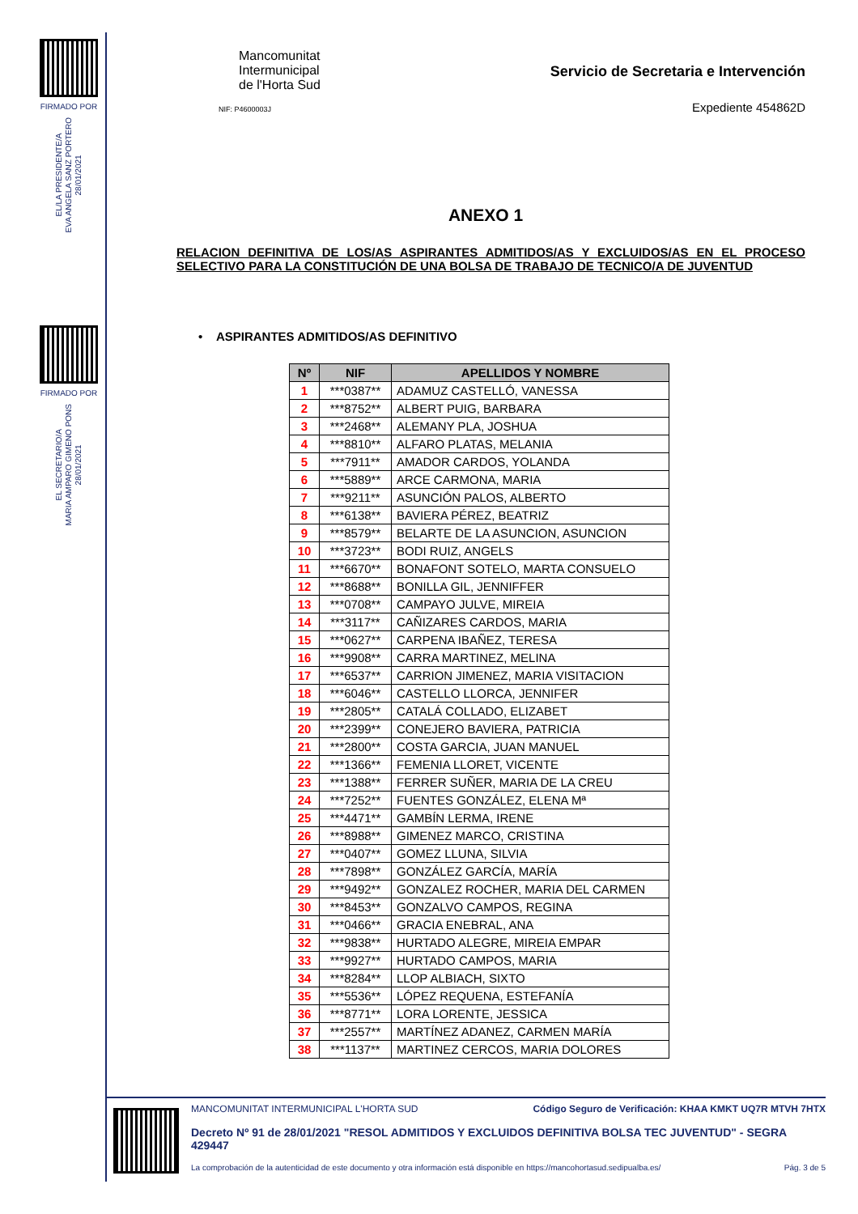FIRMADO POR
EL/LA PRESIDENTE/A
EVA ANGELA SANZ PORTERO
28/01/2021
FIRMADO POR
EL SECRETARIO/A
MARIA AMPARO GIMENO PONS
28/01/2021
Mancomunitat
Intermunicipal
de l'Horta Sud
NIF: P4600003J
Servicio de Secretaria e Intervención
Expediente 454862D
ANEXO 1
RELACION DEFINITIVA DE LOS/AS ASPIRANTES ADMITIDOS/AS Y EXCLUIDOS/AS EN EL PROCESO SELECTIVO PARA LA CONSTITUCIÓN DE UNA BOLSA DE TRABAJO DE TECNICO/A DE JUVENTUD
• ASPIRANTES ADMITIDOS/AS DEFINITIVO
| Nº | NIF | APELLIDOS Y NOMBRE |
| --- | --- | --- |
| 1 | ***0387** | ADAMUZ CASTELLÓ, VANESSA |
| 2 | ***8752** | ALBERT PUIG, BARBARA |
| 3 | ***2468** | ALEMANY PLA, JOSHUA |
| 4 | ***8810** | ALFARO PLATAS, MELANIA |
| 5 | ***7911** | AMADOR CARDOS, YOLANDA |
| 6 | ***5889** | ARCE CARMONA, MARIA |
| 7 | ***9211** | ASUNCIÓN PALOS, ALBERTO |
| 8 | ***6138** | BAVIERA PÉREZ, BEATRIZ |
| 9 | ***8579** | BELARTE DE LA ASUNCION, ASUNCION |
| 10 | ***3723** | BODI RUIZ, ANGELS |
| 11 | ***6670** | BONAFONT SOTELO, MARTA CONSUELO |
| 12 | ***8688** | BONILLA GIL, JENNIFFER |
| 13 | ***0708** | CAMPAYO JULVE, MIREIA |
| 14 | ***3117** | CAÑIZARES CARDOS, MARIA |
| 15 | ***0627** | CARPENA IBAÑEZ, TERESA |
| 16 | ***9908** | CARRA MARTINEZ, MELINA |
| 17 | ***6537** | CARRION JIMENEZ, MARIA VISITACION |
| 18 | ***6046** | CASTELLO LLORCA, JENNIFER |
| 19 | ***2805** | CATALÁ COLLADO, ELIZABET |
| 20 | ***2399** | CONEJERO BAVIERA, PATRICIA |
| 21 | ***2800** | COSTA GARCIA, JUAN MANUEL |
| 22 | ***1366** | FEMENIA LLORET, VICENTE |
| 23 | ***1388** | FERRER SUÑER, MARIA DE LA CREU |
| 24 | ***7252** | FUENTES GONZÁLEZ, ELENA Mª |
| 25 | ***4471** | GAMBÍN LERMA, IRENE |
| 26 | ***8988** | GIMENEZ MARCO, CRISTINA |
| 27 | ***0407** | GOMEZ LLUNA, SILVIA |
| 28 | ***7898** | GONZÁLEZ GARCÍA, MARÍA |
| 29 | ***9492** | GONZALEZ ROCHER, MARIA DEL CARMEN |
| 30 | ***8453** | GONZALVO CAMPOS, REGINA |
| 31 | ***0466** | GRACIA ENEBRAL, ANA |
| 32 | ***9838** | HURTADO ALEGRE, MIREIA EMPAR |
| 33 | ***9927** | HURTADO CAMPOS, MARIA |
| 34 | ***8284** | LLOP ALBIACH, SIXTO |
| 35 | ***5536** | LÓPEZ REQUENA, ESTEFANÍA |
| 36 | ***8771** | LORA LORENTE, JESSICA |
| 37 | ***2557** | MARTÍNEZ ADANEZ, CARMEN MARÍA |
| 38 | ***1137** | MARTINEZ CERCOS, MARIA DOLORES |
MANCOMUNITAT INTERMUNICIPAL L'HORTA SUD Código Seguro de Verificación: KHAA KMKT UQ7R MTVH 7HTX
Decreto Nº 91 de 28/01/2021 "RESOL ADMITIDOS Y EXCLUIDOS DEFINITIVA BOLSA TEC JUVENTUD" - SEGRA 429447
La comprobación de la autenticidad de este documento y otra información está disponible en https://mancohortasud.sedipualba.es/ Pág. 3 de 5